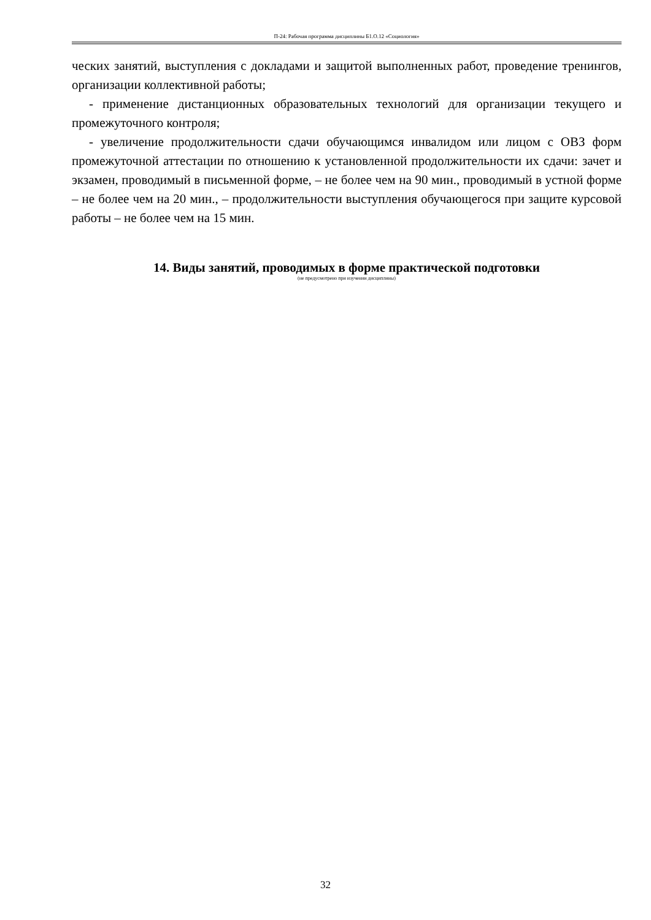П-24: Рабочая программа дисциплины Б1.О.12 «Социология»
ческих занятий, выступления с докладами и защитой выполненных работ, проведение тренингов, организации коллективной работы;
- применение дистанционных образовательных технологий для организации текущего и промежуточного контроля;
- увеличение продолжительности сдачи обучающимся инвалидом или лицом с ОВЗ форм промежуточной аттестации по отношению к установленной продолжительности их сдачи: зачет и экзамен, проводимый в письменной форме, – не более чем на 90 мин., проводимый в устной форме – не более чем на 20 мин., – продолжительности выступления обучающегося при защите курсовой работы – не более чем на 15 мин.
14. Виды занятий, проводимых в форме практической подготовки
(не предусмотрено при изучении дисциплины)
32